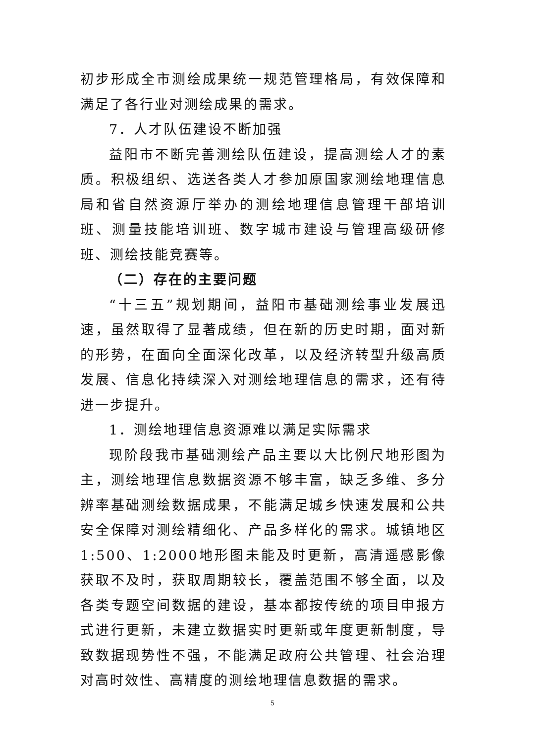初步形成全市测绘成果统一规范管理格局，有效保障和满足了各行业对测绘成果的需求。
7．人才队伍建设不断加强
益阳市不断完善测绘队伍建设，提高测绘人才的素质。积极组织、选送各类人才参加原国家测绘地理信息局和省自然资源厅举办的测绘地理信息管理干部培训班、测量技能培训班、数字城市建设与管理高级研修班、测绘技能竞赛等。
（二）存在的主要问题
“十三五”规划期间，益阳市基础测绘事业发展迅速，虽然取得了显著成绩，但在新的历史时期，面对新的形势，在面向全面深化改革，以及经济转型升级高质发展、信息化持续深入对测绘地理信息的需求，还有待进一步提升。
1．测绘地理信息资源难以满足实际需求
现阶段我市基础测绘产品主要以大比例尺地形图为主，测绘地理信息数据资源不够丰富，缺乏多维、多分辨率基础测绘数据成果，不能满足城乡快速发展和公共安全保障对测绘精细化、产品多样化的需求。城镇地区1:500、1:2000地形图未能及时更新，高清遥感影像获取不及时，获取周期较长，覆盖范围不够全面，以及各类专题空间数据的建设，基本都按传统的项目申报方式进行更新，未建立数据实时更新或年度更新制度，导致数据现势性不强，不能满足政府公共管理、社会治理对高时效性、高精度的测绘地理信息数据的需求。
5